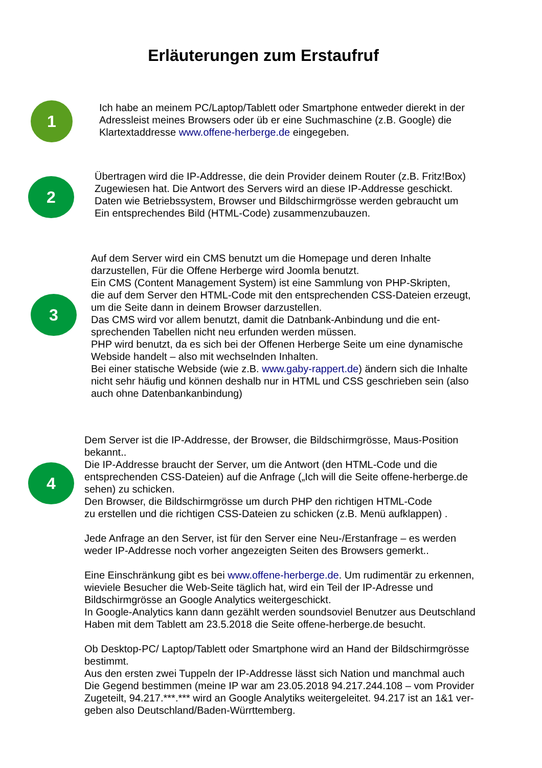Erläuterungen zum Erstaufruf
1
Ich habe an meinem PC/Laptop/Tablett oder Smartphone entweder dierekt in der
Adressleist meines Browsers oder üb er eine Suchmaschine (z.B. Google) die
Klartextaddresse www.offene-herberge.de eingegeben.
2
Übertragen wird die IP-Addresse, die dein Provider deinem Router (z.B. Fritz!Box)
Zugewiesen hat. Die Antwort des Servers wird an diese IP-Addresse geschickt.
Daten wie Betriebssystem, Browser und Bildschirmgrösse werden gebraucht um
Ein entsprechendes Bild (HTML-Code) zusammenzubauzen.
3
Auf dem Server wird ein CMS benutzt um die Homepage und deren Inhalte
darzustellen, Für die Offene Herberge wird Joomla benutzt.
Ein CMS (Content Management System) ist eine Sammlung von PHP-Skripten,
die auf dem Server den HTML-Code mit den entsprechenden CSS-Dateien erzeugt,
um die Seite dann in deinem Browser darzustellen.
Das CMS wird vor allem benutzt, damit die Datnbank-Anbindung und die ent-
sprechenden Tabellen nicht neu erfunden werden müssen.
PHP wird benutzt, da es sich bei der Offenen Herberge Seite um eine dynamische
Webside handelt – also mit wechselnden Inhalten.
Bei einer statische Webside (wie z.B. www.gaby-rappert.de) ändern sich die Inhalte
nicht sehr häufig und können deshalb nur in HTML und CSS geschrieben sein (also
auch ohne Datenbankanbindung)
4
Dem Server ist die IP-Addresse, der Browser, die Bildschirmgrösse, Maus-Position
bekannt..
Die IP-Addresse braucht der Server, um die Antwort (den HTML-Code und die
entsprechenden CSS-Dateien) auf die Anfrage („Ich will die Seite offene-herberge.de
sehen) zu schicken.
Den Browser, die Bildschirmgrösse um durch PHP den richtigen HTML-Code
zu erstellen und die richtigen CSS-Dateien zu schicken (z.B. Menü aufklappen) .
Jede Anfrage an den Server, ist für den Server eine Neu-/Erstanfrage – es werden
weder IP-Addresse noch vorher angezeigten Seiten des Browsers gemerkt..
Eine Einschränkung gibt es bei www.offene-herberge.de. Um rudimentär zu erkennen,
wieviele Besucher die Web-Seite täglich hat, wird ein Teil der IP-Adresse und
Bildschirmgrösse an Google Analytics weitergeschickt.
In Google-Analytics kann dann gezählt werden soundsoviel Benutzer aus Deutschland
Haben mit dem Tablett am 23.5.2018 die Seite offene-herberge.de besucht.
Ob Desktop-PC/ Laptop/Tablett oder Smartphone wird an Hand der Bildschirmgrösse
bestimmt.
Aus den ersten zwei Tuppeln der IP-Addresse lässt sich Nation und manchmal auch
Die Gegend bestimmen (meine IP war am 23.05.2018 94.217.244.108 – vom Provider
Zugeteilt, 94.217.***.*** wird an Google Analytiks weitergeleitet. 94.217 ist an 1&1 ver-
geben also Deutschland/Baden-Würrttemberg.